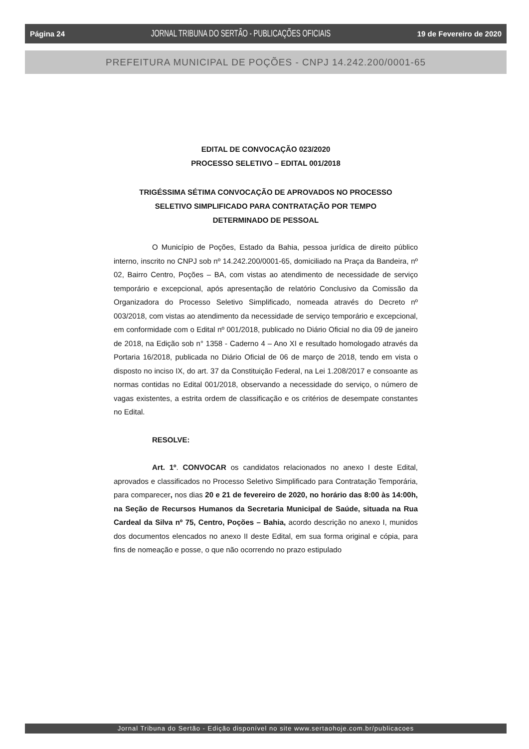Página 24 JORNAL TRIBUNA DO SERTÃO - PUBLICAÇÕES OFICIAIS 19 de Fevereiro de 2020
PREFEITURA MUNICIPAL DE POÇÕES - CNPJ 14.242.200/0001-65
EDITAL DE CONVOCAÇÃO 023/2020
PROCESSO SELETIVO – EDITAL 001/2018
TRIGÉSSIMA SÉTIMA CONVOCAÇÃO DE APROVADOS NO PROCESSO
SELETIVO SIMPLIFICADO PARA CONTRATAÇÃO POR TEMPO
DETERMINADO DE PESSOAL
O Município de Poções, Estado da Bahia, pessoa jurídica de direito público interno, inscrito no CNPJ sob nº 14.242.200/0001-65, domiciliado na Praça da Bandeira, nº 02, Bairro Centro, Poções – BA, com vistas ao atendimento de necessidade de serviço temporário e excepcional, após apresentação de relatório Conclusivo da Comissão da Organizadora do Processo Seletivo Simplificado, nomeada através do Decreto nº 003/2018, com vistas ao atendimento da necessidade de serviço temporário e excepcional, em conformidade com o Edital nº 001/2018, publicado no Diário Oficial no dia 09 de janeiro de 2018, na Edição sob n° 1358 - Caderno 4 – Ano XI e resultado homologado através da Portaria 16/2018, publicada no Diário Oficial de 06 de março de 2018, tendo em vista o disposto no inciso IX, do art. 37 da Constituição Federal, na Lei 1.208/2017 e consoante as normas contidas no Edital 001/2018, observando a necessidade do serviço, o número de vagas existentes, a estrita ordem de classificação e os critérios de desempate constantes no Edital.
RESOLVE:
Art. 1º. CONVOCAR os candidatos relacionados no anexo I deste Edital, aprovados e classificados no Processo Seletivo Simplificado para Contratação Temporária, para comparecer, nos dias 20 e 21 de fevereiro de 2020, no horário das 8:00 às 14:00h, na Seção de Recursos Humanos da Secretaria Municipal de Saúde, situada na Rua Cardeal da Silva nº 75, Centro, Poções – Bahia, acordo descrição no anexo I, munidos dos documentos elencados no anexo II deste Edital, em sua forma original e cópia, para fins de nomeação e posse, o que não ocorrendo no prazo estipulado
Jornal Tribuna do Sertão - Edição disponível no site www.sertaohoje.com.br/publicacoes